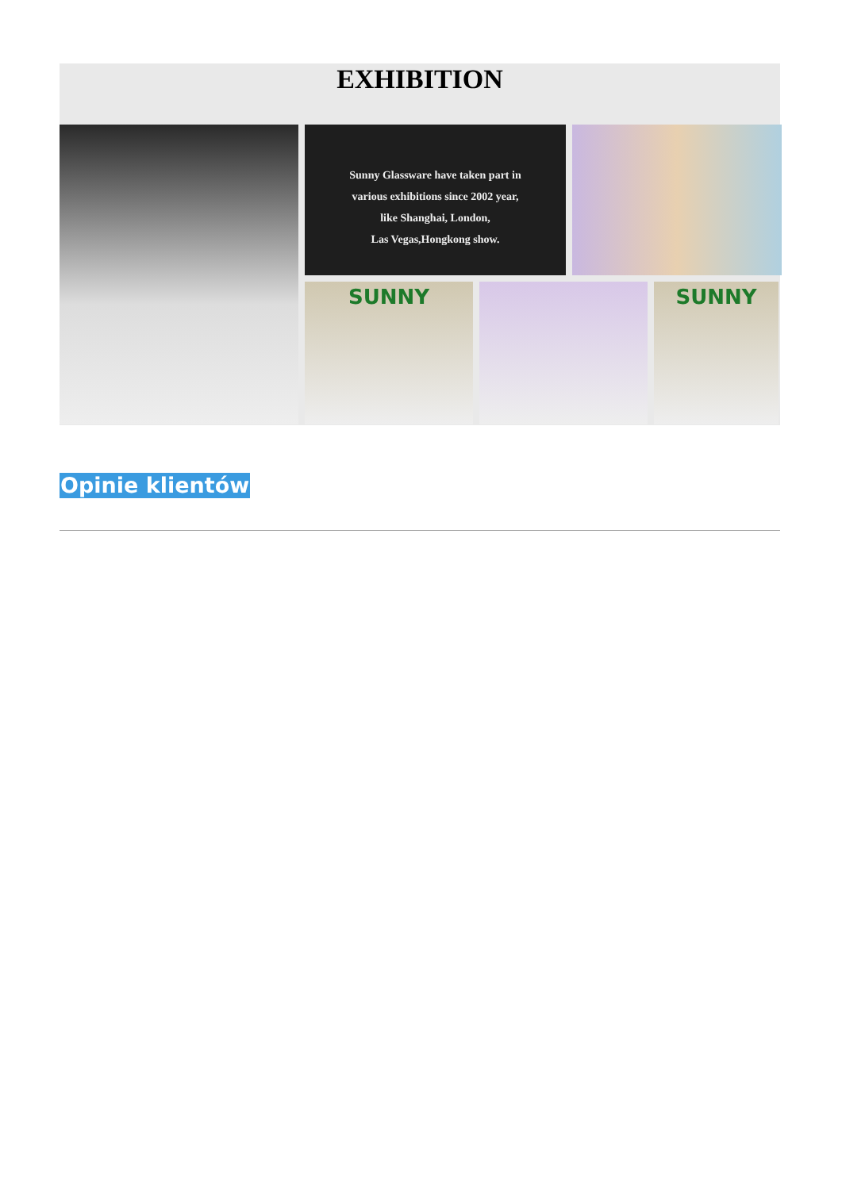EXHIBITION
Sunny Glassware have taken part in
various exhibitions since 2002 year,
like Shanghai, London,
Las Vegas,Hongkong show.
SUNNY
SUNNY
Opinie klientów